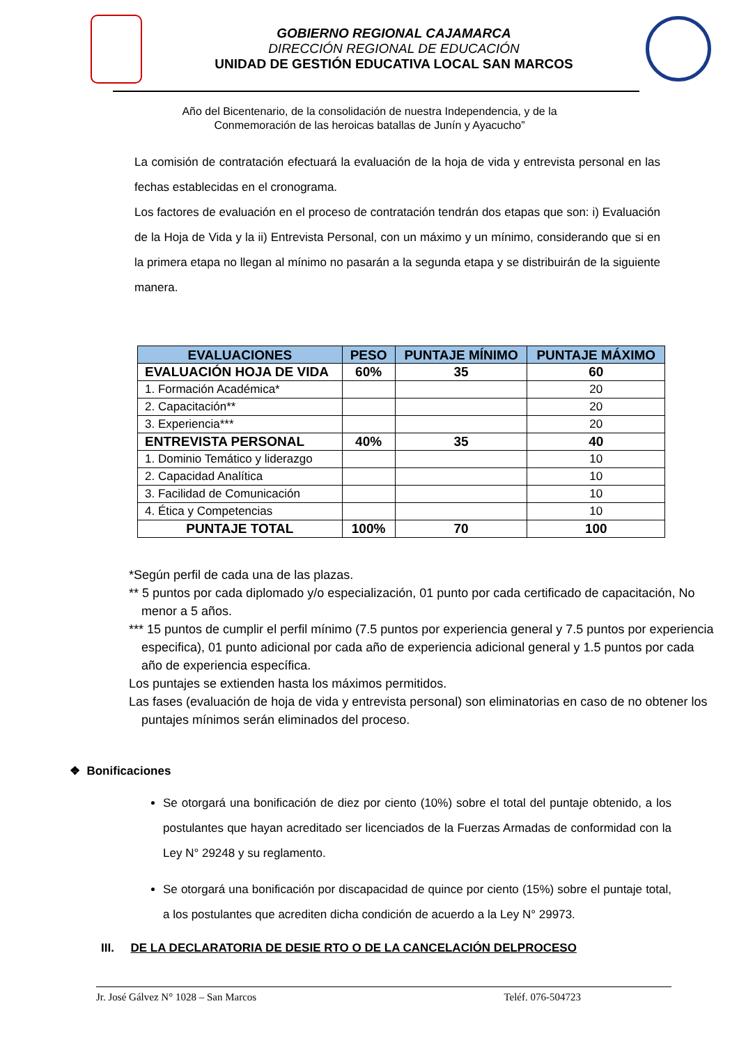GOBIERNO REGIONAL CAJAMARCA
DIRECCIÓN REGIONAL DE EDUCACIÓN
UNIDAD DE GESTIÓN EDUCATIVA LOCAL SAN MARCOS
Año del Bicentenario, de la consolidación de nuestra Independencia, y de la
Conmemoración de las heroicas batallas de Junín y Ayacucho”
La comisión de contratación efectuará la evaluación de la hoja de vida y entrevista personal en las fechas establecidas en el cronograma.
Los factores de evaluación en el proceso de contratación tendrán dos etapas que son: i) Evaluación de la Hoja de Vida y la ii) Entrevista Personal, con un máximo y un mínimo, considerando que si en la primera etapa no llegan al mínimo no pasarán a la segunda etapa y se distribuirán de la siguiente manera.
| EVALUACIONES | PESO | PUNTAJE MÍNIMO | PUNTAJE MÁXIMO |
| --- | --- | --- | --- |
| EVALUACIÓN HOJA DE VIDA | 60% | 35 | 60 |
| 1. Formación Académica* | | | 20 |
| 2. Capacitación** | | | 20 |
| 3. Experiencia*** | | | 20 |
| ENTREVISTA PERSONAL | 40% | 35 | 40 |
| 1. Dominio Temático y liderazgo | | | 10 |
| 2. Capacidad Analítica | | | 10 |
| 3. Facilidad de Comunicación | | | 10 |
| 4. Ética y Competencias | | | 10 |
| PUNTAJE TOTAL | 100% | 70 | 100 |
*Según perfil de cada una de las plazas.
** 5 puntos por cada diplomado y/o especialización, 01 punto por cada certificado de capacitación, No menor a 5 años.
*** 15 puntos de cumplir el perfil mínimo (7.5 puntos por experiencia general y 7.5 puntos por experiencia especifica), 01 punto adicional por cada año de experiencia adicional general y 1.5 puntos por cada año de experiencia específica.
Los puntajes se extienden hasta los máximos permitidos.
Las fases (evaluación de hoja de vida y entrevista personal) son eliminatorias en caso de no obtener los puntajes mínimos serán eliminados del proceso.
❖ Bonificaciones
Se otorgará una bonificación de diez por ciento (10%) sobre el total del puntaje obtenido, a los postulantes que hayan acreditado ser licenciados de la Fuerzas Armadas de conformidad con la Ley N° 29248 y su reglamento.
Se otorgará una bonificación por discapacidad de quince por ciento (15%) sobre el puntaje total, a los postulantes que acrediten dicha condición de acuerdo a la Ley N° 29973.
III. DE LA DECLARATORIA DE DESIE RTO O DE LA CANCELACIÓN DELPROCESO
Jr. José Gálvez N° 1028 – San Marcos Teléf. 076-504723